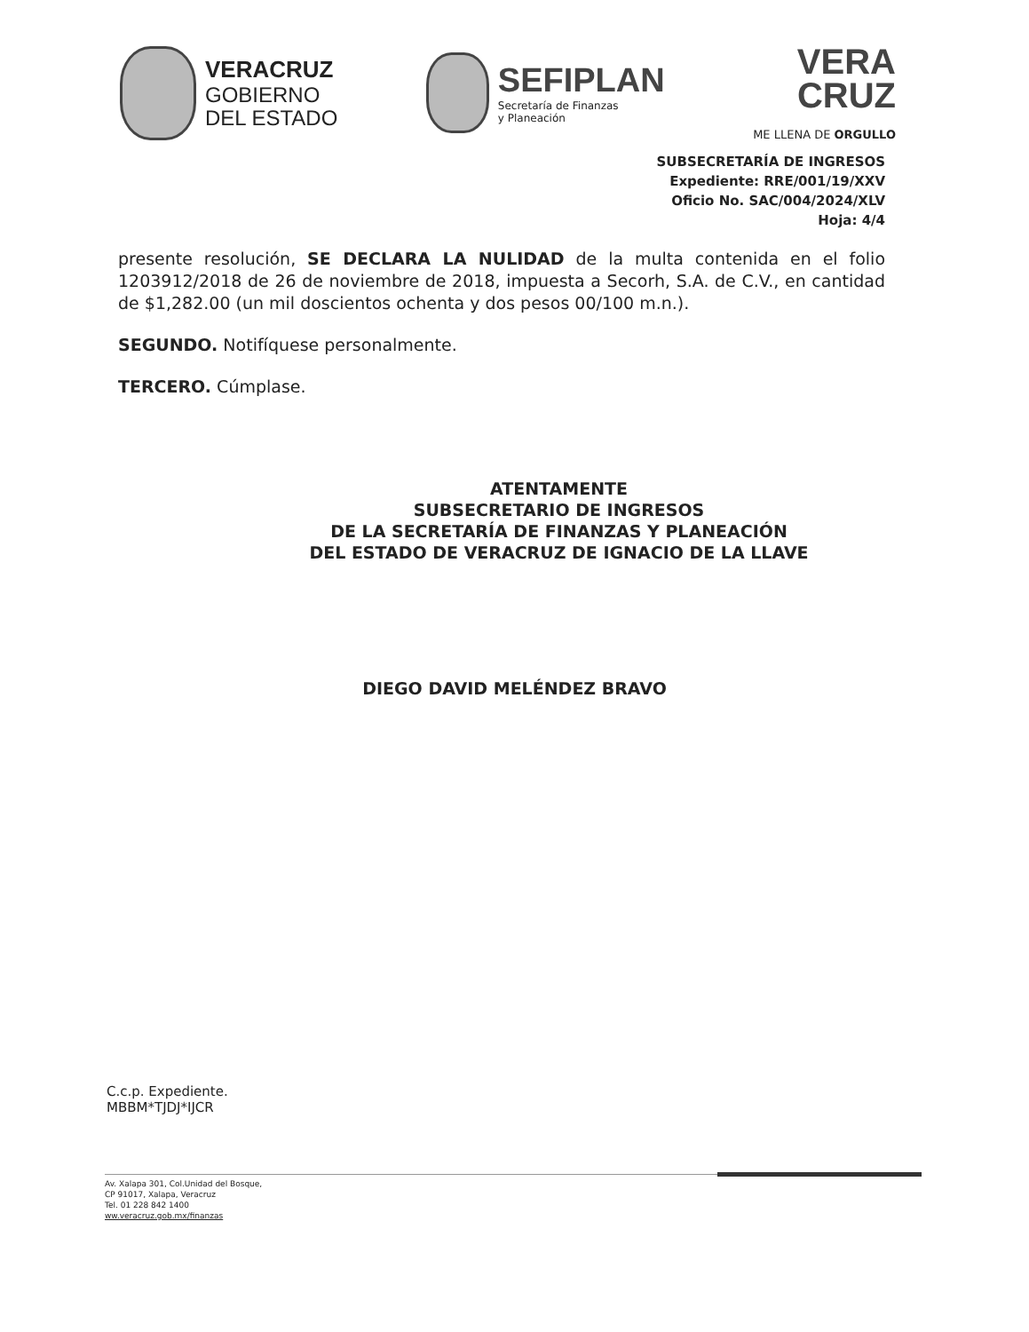VERACRUZ
GOBIERNO
DEL ESTADO
SEFIPLAN
Secretaría de Finanzas
y Planeación
VERA
CRUZ
ME LLENA DE ORGULLO
SUBSECRETARÍA DE INGRESOS
Expediente: RRE/001/19/XXV
Oficio No. SAC/004/2024/XLV
Hoja: 4/4
presente resolución, SE DECLARA LA NULIDAD de la multa contenida en el folio 1203912/2018 de 26 de noviembre de 2018, impuesta a Secorh, S.A. de C.V., en cantidad de $1,282.00 (un mil doscientos ochenta y dos pesos 00/100 m.n.).
SEGUNDO. Notifíquese personalmente.
TERCERO. Cúmplase.
ATENTAMENTE
SUBSECRETARIO DE INGRESOS
DE LA SECRETARÍA DE FINANZAS Y PLANEACIÓN
DEL ESTADO DE VERACRUZ DE IGNACIO DE LA LLAVE
DIEGO DAVID MELÉNDEZ BRAVO
C.c.p. Expediente.
MBBM*TJDJ*IJCR
Av. Xalapa 301, Col.Unidad del Bosque,
CP 91017, Xalapa, Veracruz
Tel. 01 228 842 1400
ww.veracruz.gob.mx/finanzas